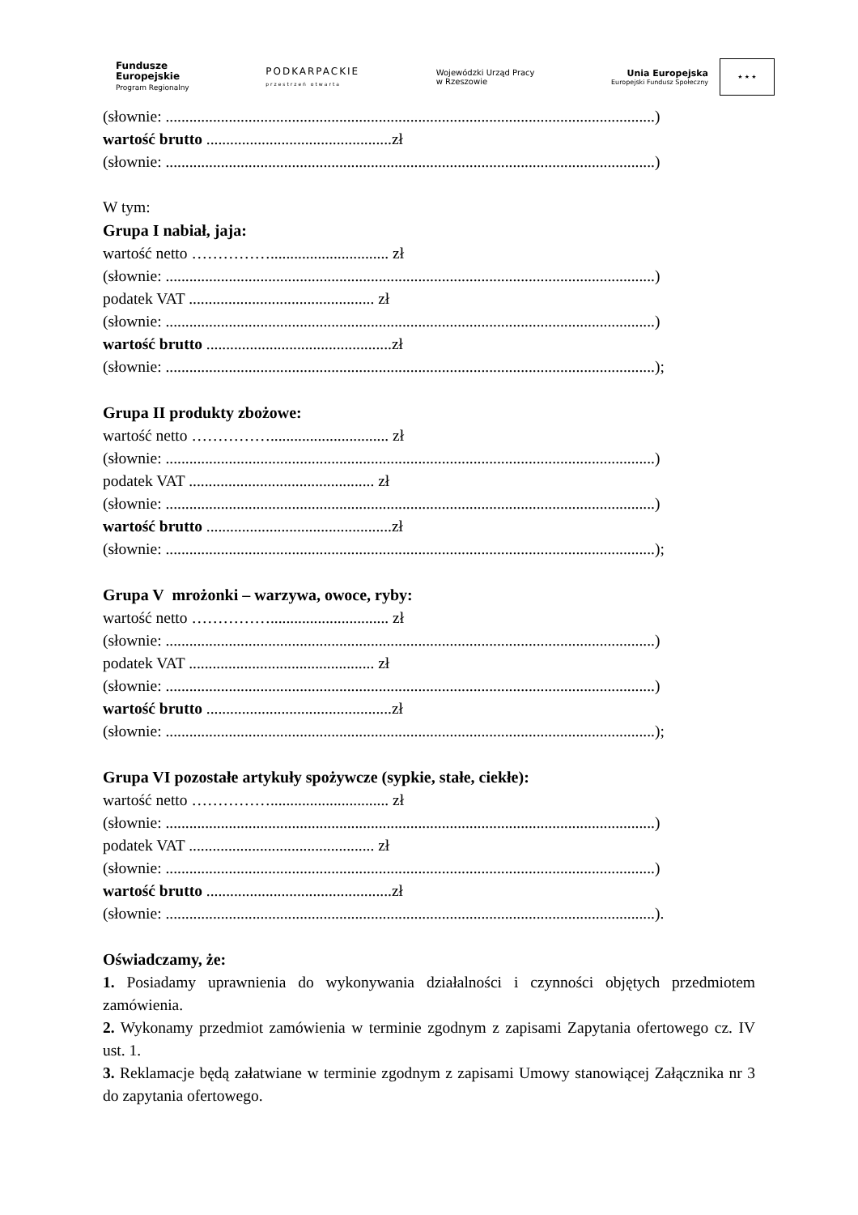Fundusze
Europejskie
Program Regionalny
PODKARPACKIE
przestrzeń otwarta
Wojewódzki Urząd Pracy
w Rzeszowie
Unia Europejska
Europejski Fundusz Społeczny
★ ★ ★
(słownie: ............................................................................................................................)
wartość brutto ...............................................zł
(słownie: ............................................................................................................................)
W tym:
Grupa I nabiał, jaja:
wartość netto …………….............................. zł
(słownie: ............................................................................................................................)
podatek VAT ............................................... zł
(słownie: ............................................................................................................................)
wartość brutto ...............................................zł
(słownie: ............................................................................................................................);
Grupa II produkty zbożowe:
wartość netto …………….............................. zł
(słownie: ............................................................................................................................)
podatek VAT ............................................... zł
(słownie: ............................................................................................................................)
wartość brutto ...............................................zł
(słownie: ............................................................................................................................);
Grupa V mrożonki – warzywa, owoce, ryby:
wartość netto …………….............................. zł
(słownie: ............................................................................................................................)
podatek VAT ............................................... zł
(słownie: ............................................................................................................................)
wartość brutto ...............................................zł
(słownie: ............................................................................................................................);
Grupa VI pozostałe artykuły spożywcze (sypkie, stałe, ciekłe):
wartość netto …………….............................. zł
(słownie: ............................................................................................................................)
podatek VAT ............................................... zł
(słownie: ............................................................................................................................)
wartość brutto ...............................................zł
(słownie: ............................................................................................................................).
Oświadczamy, że:
1. Posiadamy uprawnienia do wykonywania działalności i czynności objętych przedmiotem zamówienia.
2. Wykonamy przedmiot zamówienia w terminie zgodnym z zapisami Zapytania ofertowego cz. IV ust. 1.
3. Reklamacje będą załatwiane w terminie zgodnym z zapisami Umowy stanowiącej Załącznika nr 3 do zapytania ofertowego.